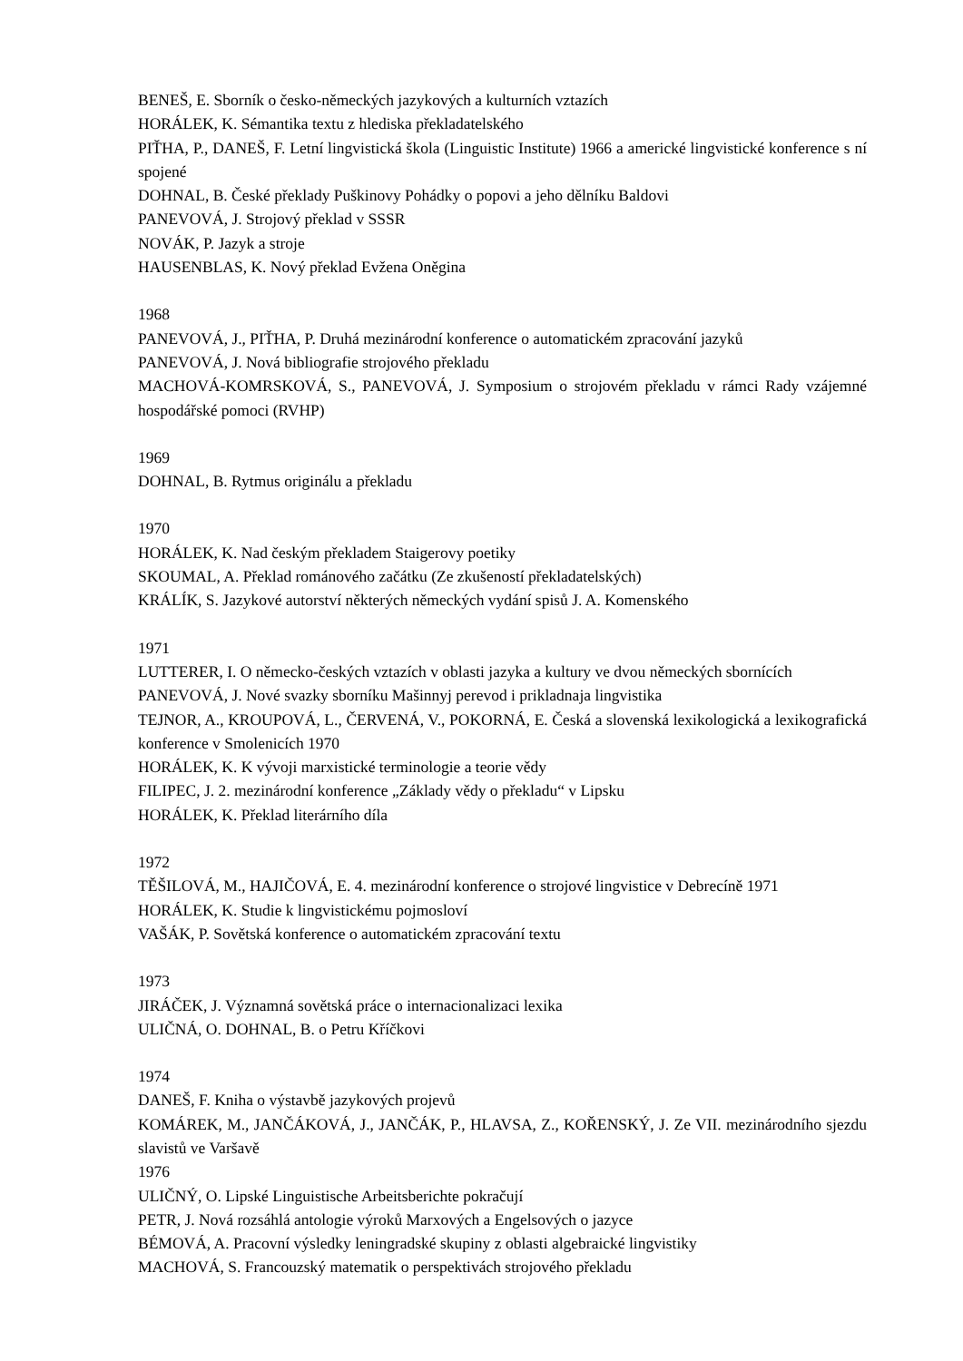BENEŠ, E. Sborník o česko-německých jazykových a kulturních vztazích
HORÁLEK, K. Sémantika textu z hlediska překladatelského
PIŤHA, P., DANEŠ, F. Letní lingvistická škola (Linguistic Institute) 1966 a americké lingvistické konference s ní spojené
DOHNAL, B. České překlady Puškinovy Pohádky o popovi a jeho dělníku Baldovi
PANEVOVÁ, J. Strojový překlad v SSSR
NOVÁK, P. Jazyk a stroje
HAUSENBLAS, K. Nový překlad Evžena Oněgina
1968
PANEVOVÁ, J., PIŤHA, P. Druhá mezinárodní konference o automatickém zpracování jazyků
PANEVOVÁ, J. Nová bibliografie strojového překladu
MACHOVÁ-KOMRSKOVÁ, S., PANEVOVÁ, J. Symposium o strojovém překladu v rámci Rady vzájemné hospodářské pomoci (RVHP)
1969
DOHNAL, B. Rytmus originálu a překladu
1970
HORÁLEK, K. Nad českým překladem Staigerovy poetiky
SKOUMAL, A. Překlad románového začátku (Ze zkušeností překladatelských)
KRÁLÍK, S. Jazykové autorství některých německých vydání spisů J. A. Komenského
1971
LUTTERER, I. O německo-českých vztazích v oblasti jazyka a kultury ve dvou německých sbornících
PANEVOVÁ, J. Nové svazky sborníku Mašinnyj perevod i prikladnaja lingvistika
TEJNOR, A., KROUPOVÁ, L., ČERVENÁ, V., POKORNÁ, E. Česká a slovenská lexikologická a lexikografická konference v Smolenicích 1970
HORÁLEK, K. K vývoji marxistické terminologie a teorie vědy
FILIPEC, J. 2. mezinárodní konference „Základy vědy o překladu“ v Lipsku
HORÁLEK, K. Překlad literárního díla
1972
TĚŠILOVÁ, M., HAJIČOVÁ, E. 4. mezinárodní konference o strojové lingvistice v Debrecíně 1971
HORÁLEK, K. Studie k lingvistickému pojmosloví
VAŠÁK, P. Sovětská konference o automatickém zpracování textu
1973
JIRÁČEK, J. Významná sovětská práce o internacionalizaci lexika
ULIČNÁ, O. DOHNAL, B. o Petru Kříčkovi
1974
DANEŠ, F. Kniha o výstavbě jazykových projevů
KOMÁREK, M., JANČÁKOVÁ, J., JANČÁK, P., HLAVSA, Z., KOŘENSKÝ, J. Ze VII. mezinárodního sjezdu slavistů ve Varšavě
1976
ULIČNÝ, O. Lipské Linguistische Arbeitsberichte pokračují
PETR, J. Nová rozsáhlá antologie výroků Marxových a Engelsových o jazyce
BÉMOVÁ, A. Pracovní výsledky leningradské skupiny z oblasti algebraické lingvistiky
MACHOVÁ, S. Francouzský matematik o perspektivách strojového překladu